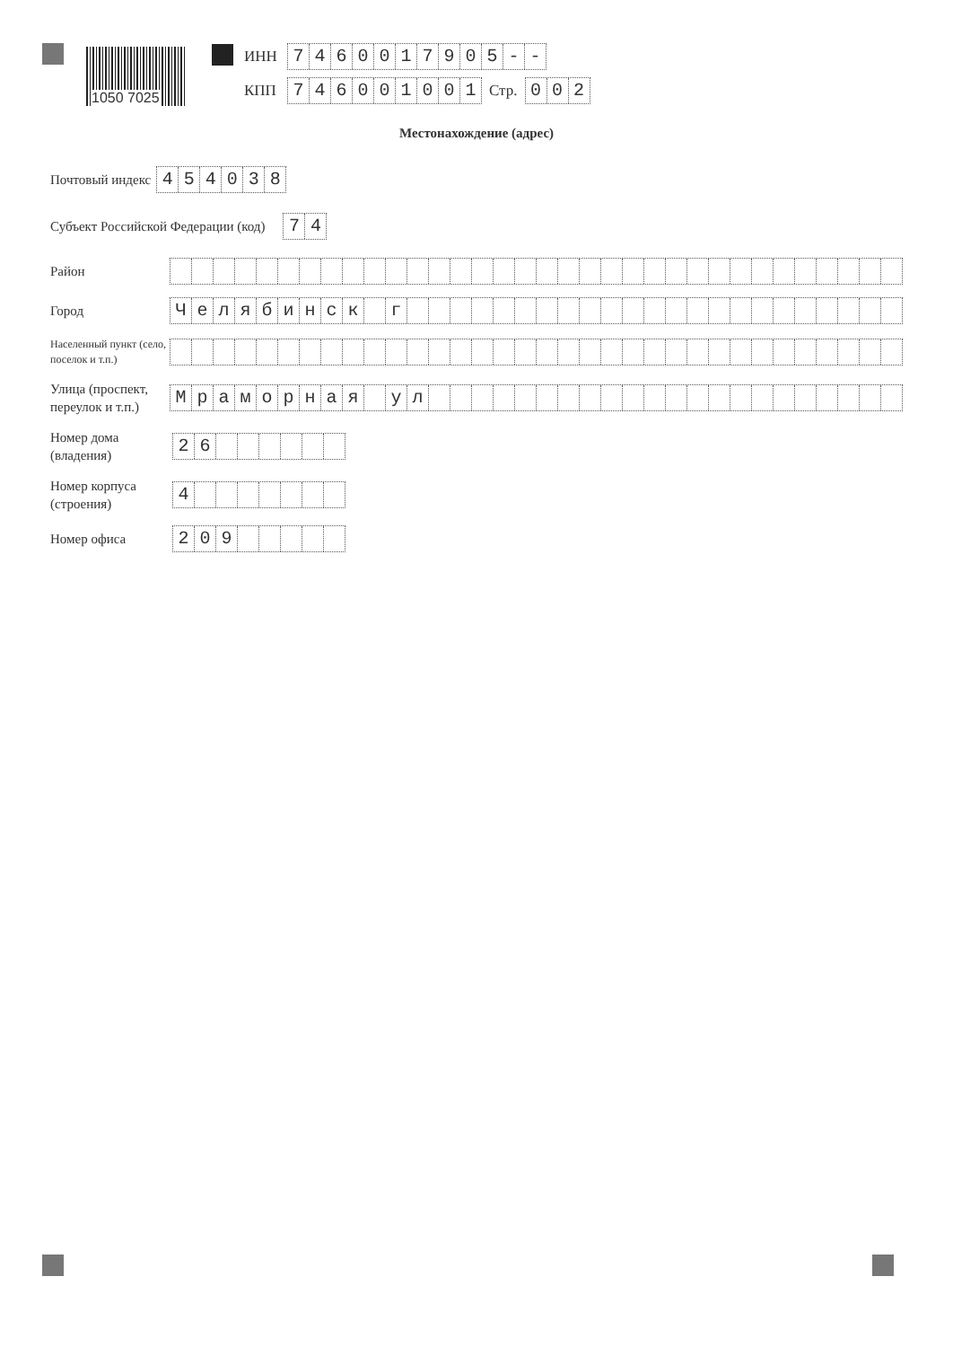1050 7025
ИНН 7460017905 - -
КПП 746001001 Стр. 002
Местонахождение (адрес)
Почтовый индекс 454038
Субъект Российской Федерации (код) 74
Район
Город Челябинск г
Населенный пункт (село, поселок и т.п.)
Улица (проспект, переулок и т.п.) Мраморная ул
Номер дома (владения) 26
Номер корпуса (строения) 4
Номер офиса 209